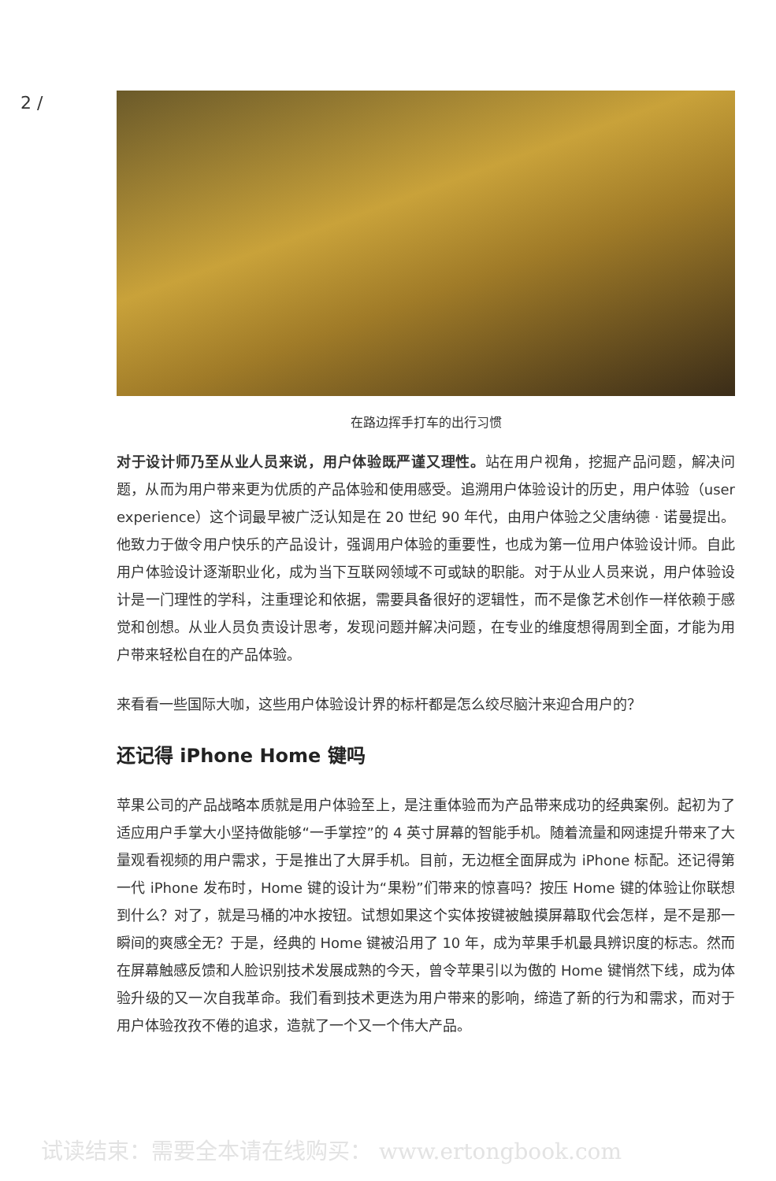2 /
在路边挥手打车的出行习惯
对于设计师乃至从业人员来说，用户体验既严谨又理性。站在用户视角，挖掘产品问题，解决问题，从而为用户带来更为优质的产品体验和使用感受。追溯用户体验设计的历史，用户体验（user experience）这个词最早被广泛认知是在 20 世纪 90 年代，由用户体验之父唐纳德 · 诺曼提出。他致力于做令用户快乐的产品设计，强调用户体验的重要性，也成为第一位用户体验设计师。自此用户体验设计逐渐职业化，成为当下互联网领域不可或缺的职能。对于从业人员来说，用户体验设计是一门理性的学科，注重理论和依据，需要具备很好的逻辑性，而不是像艺术创作一样依赖于感觉和创想。从业人员负责设计思考，发现问题并解决问题，在专业的维度想得周到全面，才能为用户带来轻松自在的产品体验。
来看看一些国际大咖，这些用户体验设计界的标杆都是怎么绞尽脑汁来迎合用户的？
还记得 iPhone Home 键吗
苹果公司的产品战略本质就是用户体验至上，是注重体验而为产品带来成功的经典案例。起初为了适应用户手掌大小坚持做能够“一手掌控”的 4 英寸屏幕的智能手机。随着流量和网速提升带来了大量观看视频的用户需求，于是推出了大屏手机。目前，无边框全面屏成为 iPhone 标配。还记得第一代 iPhone 发布时，Home 键的设计为“果粉”们带来的惊喜吗？按压 Home 键的体验让你联想到什么？对了，就是马桶的冲水按钮。试想如果这个实体按键被触摸屏幕取代会怎样，是不是那一瞬间的爽感全无？于是，经典的 Home 键被沿用了 10 年，成为苹果手机最具辨识度的标志。然而在屏幕触感反馈和人脸识别技术发展成熟的今天，曾令苹果引以为傲的 Home 键悄然下线，成为体验升级的又一次自我革命。我们看到技术更迭为用户带来的影响，缔造了新的行为和需求，而对于用户体验孜孜不倦的追求，造就了一个又一个伟大产品。
试读结束：需要全本请在线购买： www.ertongbook.com